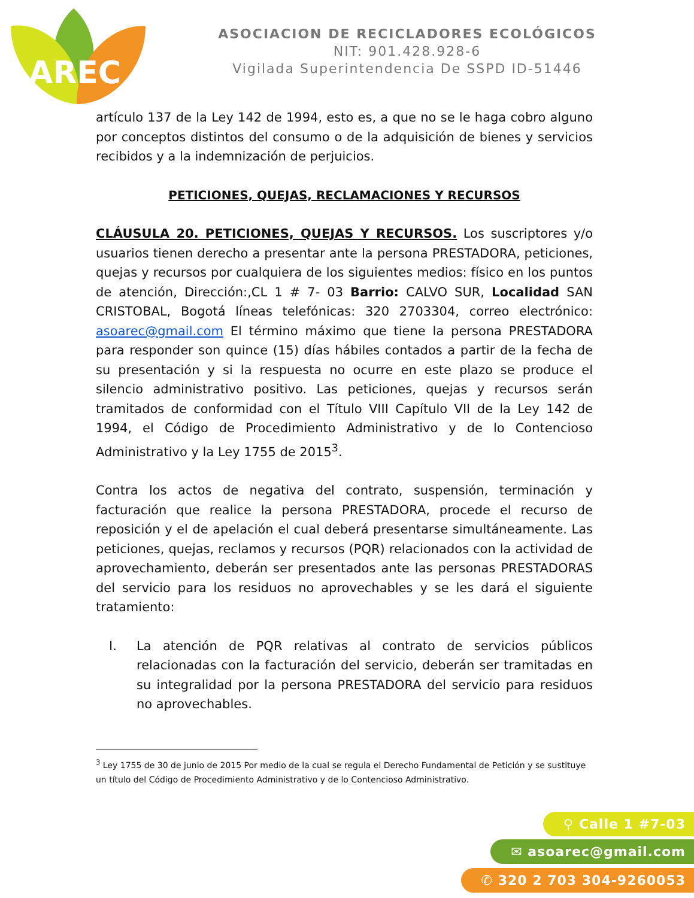AREC
ASOCIACION DE RECICLADORES ECOLÓGICOS
NIT: 901.428.928-6
Vigilada Superintendencia De SSPD ID-51446
artículo 137 de la Ley 142 de 1994, esto es, a que no se le haga cobro alguno por conceptos distintos del consumo o de la adquisición de bienes y servicios recibidos y a la indemnización de perjuicios.
PETICIONES, QUEJAS, RECLAMACIONES Y RECURSOS
CLÁUSULA 20. PETICIONES, QUEJAS Y RECURSOS. Los suscriptores y/o usuarios tienen derecho a presentar ante la persona PRESTADORA, peticiones, quejas y recursos por cualquiera de los siguientes medios: físico en los puntos de atención, Dirección:,CL 1 # 7- 03 Barrio: CALVO SUR, Localidad SAN CRISTOBAL, Bogotá líneas telefónicas: 320 2703304, correo electrónico: asoarec@gmail.com El término máximo que tiene la persona PRESTADORA para responder son quince (15) días hábiles contados a partir de la fecha de su presentación y si la respuesta no ocurre en este plazo se produce el silencio administrativo positivo. Las peticiones, quejas y recursos serán tramitados de conformidad con el Título VIII Capítulo VII de la Ley 142 de 1994, el Código de Procedimiento Administrativo y de lo Contencioso Administrativo y la Ley 1755 de 2015<sup>3</sup>.
Contra los actos de negativa del contrato, suspensión, terminación y facturación que realice la persona PRESTADORA, procede el recurso de reposición y el de apelación el cual deberá presentarse simultáneamente. Las peticiones, quejas, reclamos y recursos (PQR) relacionados con la actividad de aprovechamiento, deberán ser presentados ante las personas PRESTADORAS del servicio para los residuos no aprovechables y se les dará el siguiente tratamiento:
I. La atención de PQR relativas al contrato de servicios públicos relacionadas con la facturación del servicio, deberán ser tramitadas en su integralidad por la persona PRESTADORA del servicio para residuos no aprovechables.
<sup>3</sup> Ley 1755 de 30 de junio de 2015 Por medio de la cual se regula el Derecho Fundamental de Petición y se sustituye un título del Código de Procedimiento Administrativo y de lo Contencioso Administrativo.
⚲ Calle 1 #7-03
✉ asoarec@gmail.com
✆ 320 2 703 304-9260053